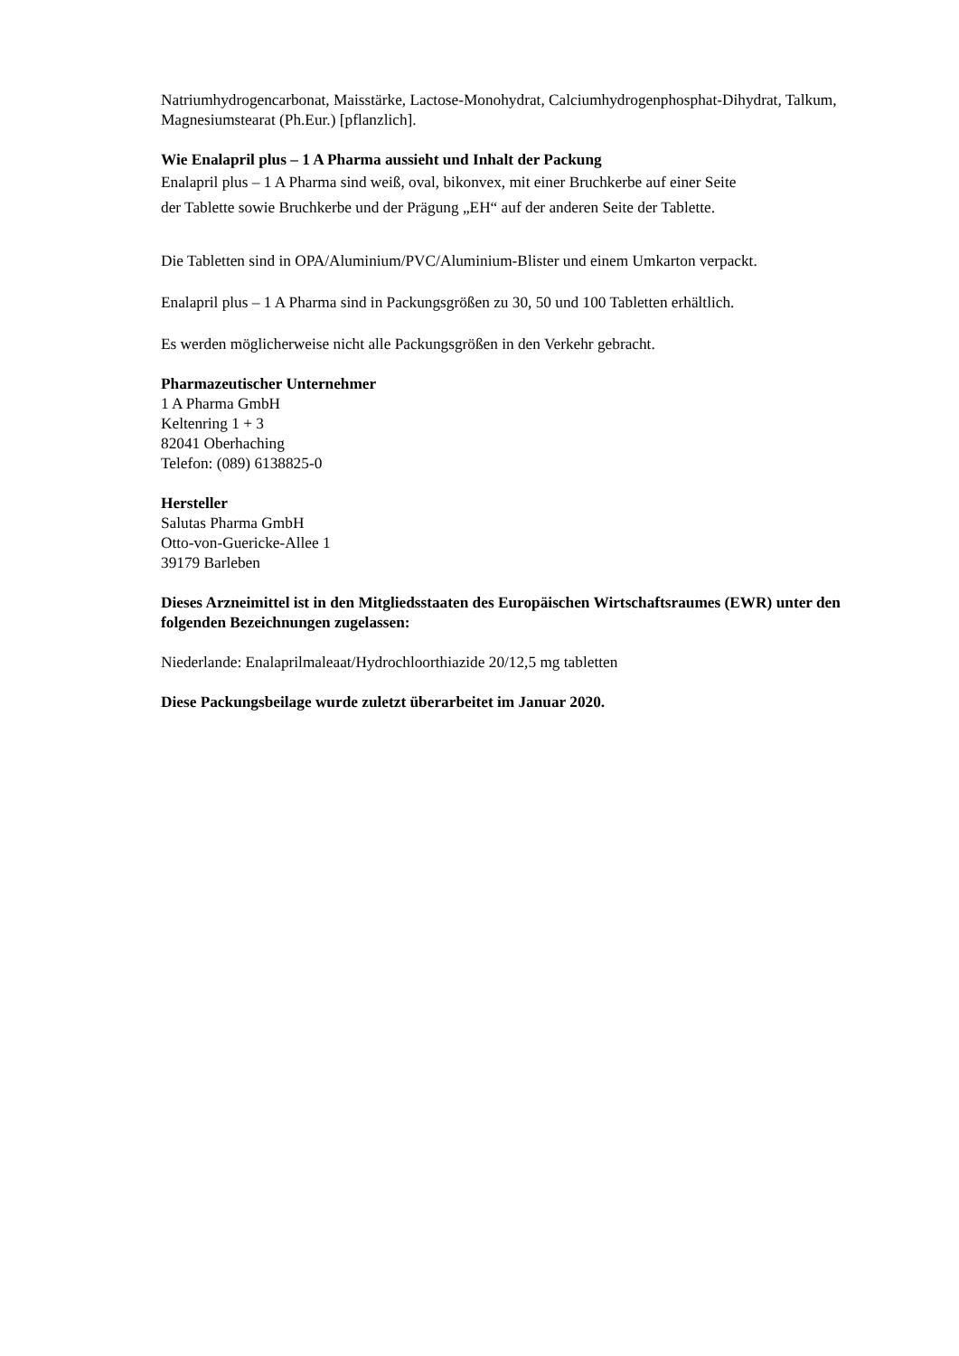Natriumhydrogencarbonat, Maisstärke, Lactose-Monohydrat, Calciumhydrogenphosphat-Dihydrat, Talkum, Magnesiumstearat (Ph.Eur.) [pflanzlich].
Wie Enalapril plus – 1 A Pharma aussieht und Inhalt der Packung
Enalapril plus – 1 A Pharma sind weiß, oval, bikonvex, mit einer Bruchkerbe auf einer Seite
der Tablette sowie Bruchkerbe und der Prägung „EH“ auf der anderen Seite der Tablette.
Die Tabletten sind in OPA/Aluminium/PVC/Aluminium-Blister und einem Umkarton verpackt.
Enalapril plus – 1 A Pharma sind in Packungsgrößen zu 30, 50 und 100 Tabletten erhältlich.
Es werden möglicherweise nicht alle Packungsgrößen in den Verkehr gebracht.
Pharmazeutischer Unternehmer
1 A Pharma GmbH
Keltenring 1 + 3
82041 Oberhaching
Telefon: (089) 6138825-0
Hersteller
Salutas Pharma GmbH
Otto-von-Guericke-Allee 1
39179 Barleben
Dieses Arzneimittel ist in den Mitgliedsstaaten des Europäischen Wirtschaftsraumes (EWR) unter den folgenden Bezeichnungen zugelassen:
Niederlande: Enalaprilmaleaat/Hydrochloorthiazide 20/12,5 mg tabletten
Diese Packungsbeilage wurde zuletzt überarbeitet im Januar 2020.